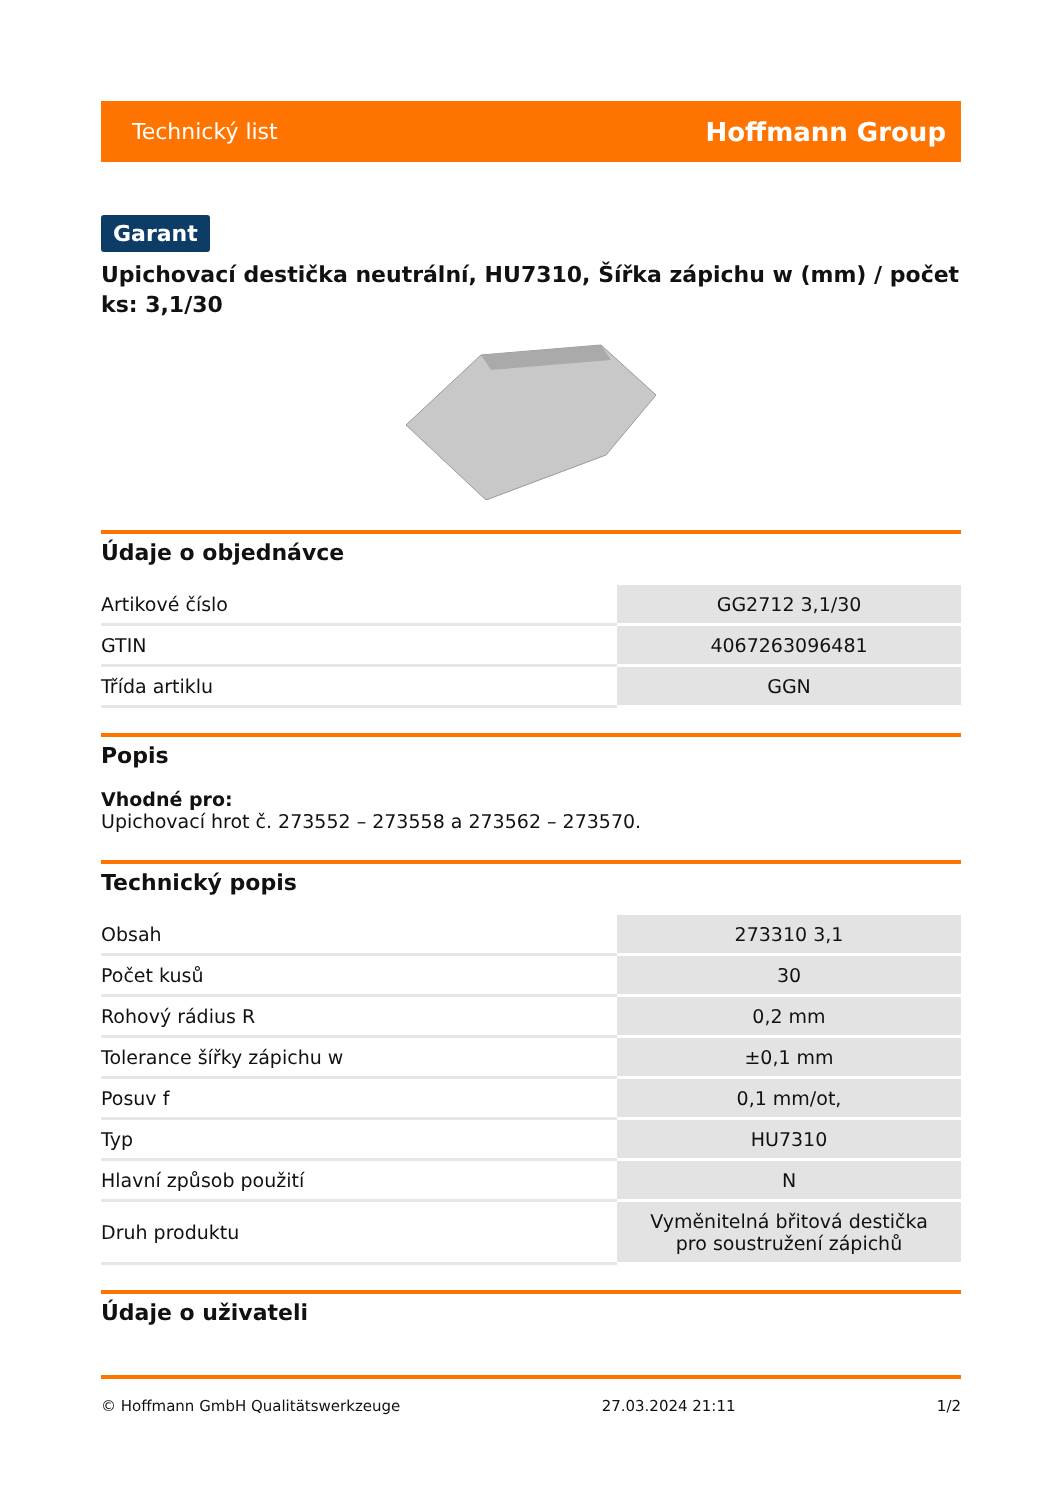Technický list Hoffmann Group
Garant
Upichovací destička neutrální, HU7310, Šířka zápichu w (mm) / počet ks: 3,1/30
Údaje o objednávce
| Artikové číslo | GG2712 3,1/30 |
| GTIN | 4067263096481 |
| Třída artiklu | GGN |
Popis
Vhodné pro:
Upichovací hrot č. 273552 – 273558 a 273562 – 273570.
Technický popis
| Obsah | 273310 3,1 |
| Počet kusů | 30 |
| Rohový rádius R | 0,2 mm |
| Tolerance šířky zápichu w | ±0,1 mm |
| Posuv f | 0,1 mm/ot, |
| Typ | HU7310 |
| Hlavní způsob použití | N |
| Druh produktu | Vyměnitelná břitová destička pro soustružení zápichů |
Údaje o uživateli
© Hoffmann GmbH Qualitätswerkzeuge 27.03.2024 21:11 1/2